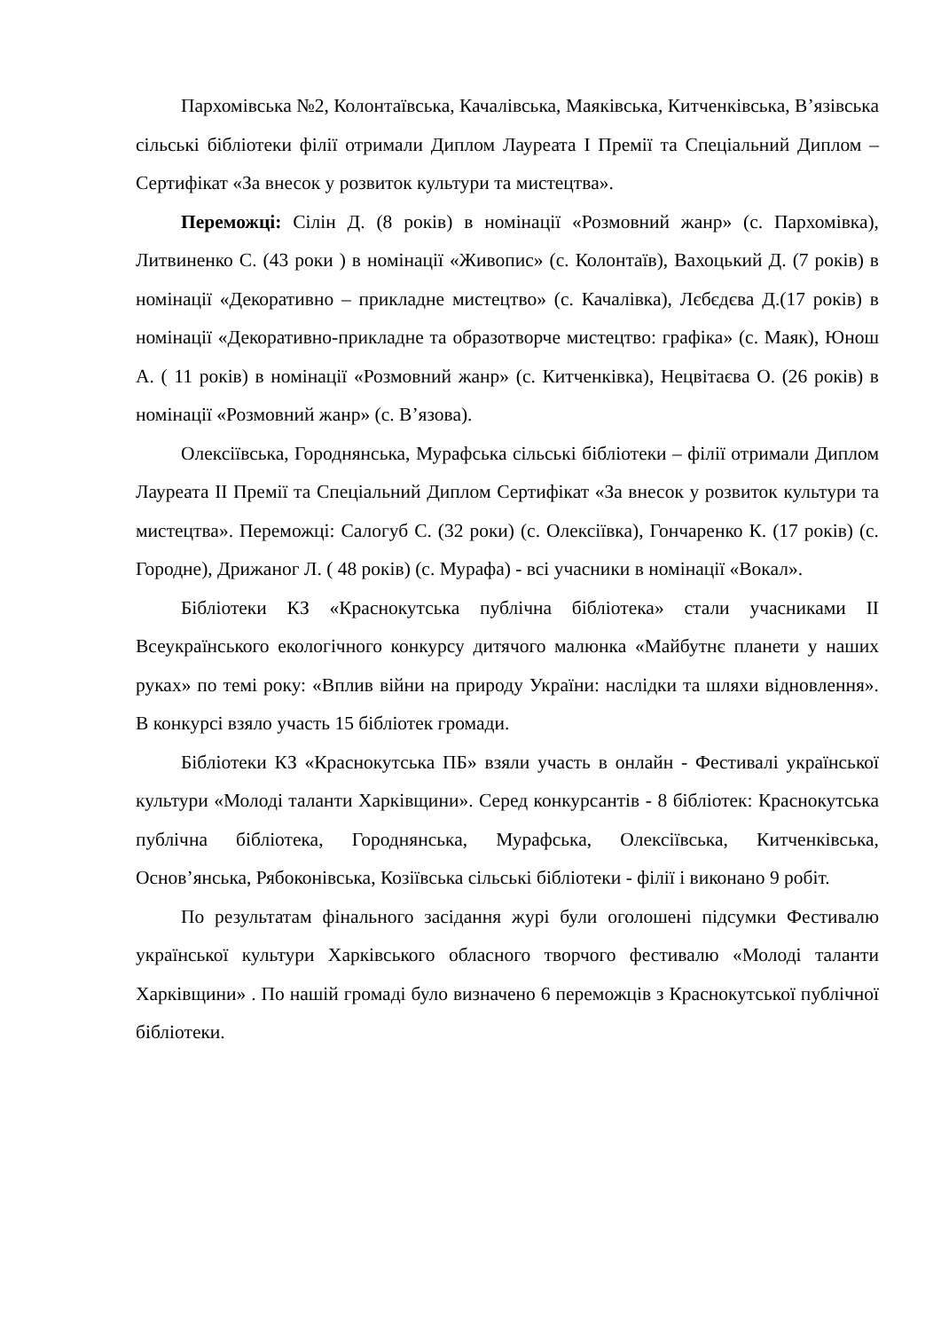Пархомівська №2, Колонтаївська, Качалівська, Маяківська, Китченківська, В’язівська сільські бібліотеки філії отримали Диплом Лауреата І Премії та Спеціальний Диплом – Сертифікат «За внесок у розвиток культури та мистецтва».
Переможці: Сілін Д. (8 років) в номінації «Розмовний жанр» (с. Пархомівка), Литвиненко С. (43 роки ) в номінації «Живопис» (с. Колонтаїв), Вахоцький Д. (7 років) в номінації «Декоративно – прикладне мистецтво» (с. Качалівка), Лєбєдєва Д.(17 років) в номінації «Декоративно-прикладне та образотворче мистецтво: графіка» (с. Маяк), Юнош А. ( 11 років) в номінації «Розмовний жанр» (с. Китченківка), Нецвітаєва О. (26 років) в номінації «Розмовний жанр» (с. В’язова).
Олексіївська, Городнянська, Мурафська сільські бібліотеки – філії отримали Диплом Лауреата ІІ Премії та Спеціальний Диплом Сертифікат «За внесок у розвиток культури та мистецтва». Переможці: Салогуб С. (32 роки) (с. Олексіївка), Гончаренко К. (17 років) (с. Городне), Дрижаног Л. ( 48 років) (с. Мурафа) - всі учасники в номінації «Вокал».
Бібліотеки КЗ «Краснокутська публічна бібліотека» стали учасниками ІІ Всеукраїнського екологічного конкурсу дитячого малюнка «Майбутнє планети у наших руках» по темі року: «Вплив війни на природу України: наслідки та шляхи відновлення». В конкурсі взяло участь 15 бібліотек громади.
Бібліотеки КЗ «Краснокутська ПБ» взяли участь в онлайн - Фестивалі української культури «Молоді таланти Харківщини». Серед конкурсантів - 8 бібліотек: Краснокутська публічна бібліотека, Городнянська, Мурафська, Олексіївська, Китченківська, Основ’янська, Рябоконівська, Козіївська сільські бібліотеки - філії і виконано 9 робіт.
По результатам фінального засідання журі були оголошені підсумки Фестивалю української культури Харківського обласного творчого фестивалю «Молоді таланти Харківщини» . По нашій громаді було визначено 6 переможців з Краснокутської публічної бібліотеки.